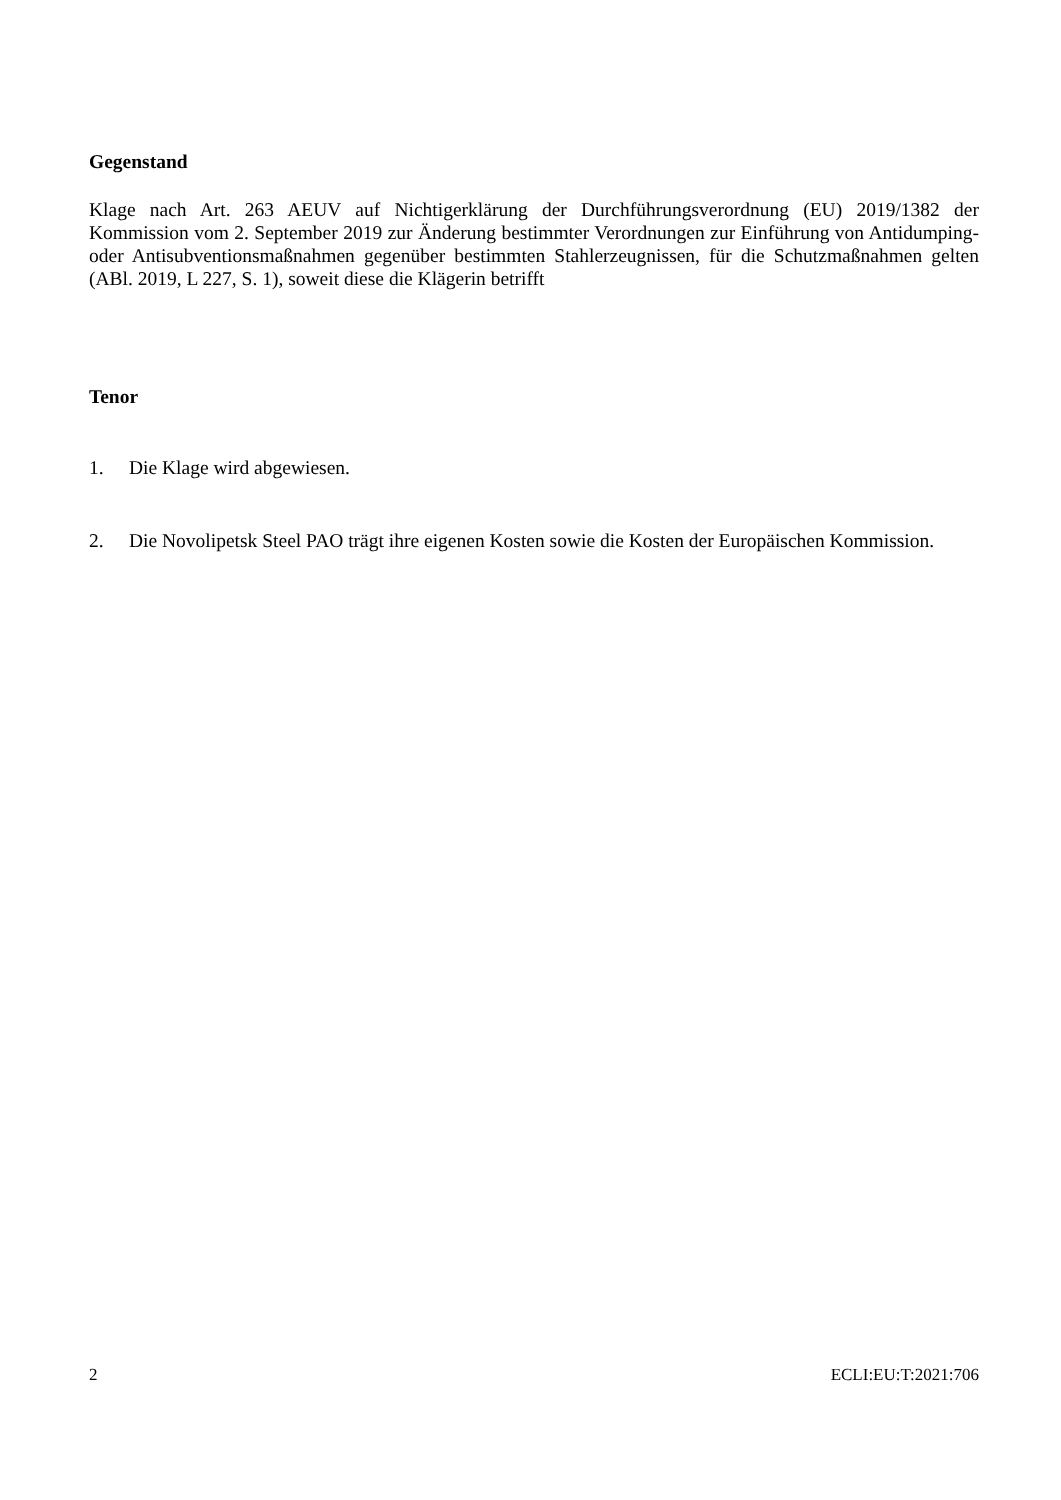Gegenstand
Klage nach Art. 263 AEUV auf Nichtigerklärung der Durchführungsverordnung (EU) 2019/1382 der Kommission vom 2. September 2019 zur Änderung bestimmter Verordnungen zur Einführung von Antidumping- oder Antisubventionsmaßnahmen gegenüber bestimmten Stahlerzeugnissen, für die Schutzmaßnahmen gelten (ABl. 2019, L 227, S. 1), soweit diese die Klägerin betrifft
Tenor
1. Die Klage wird abgewiesen.
2. Die Novolipetsk Steel PAO trägt ihre eigenen Kosten sowie die Kosten der Europäischen Kommission.
2 ECLI:EU:T:2021:706